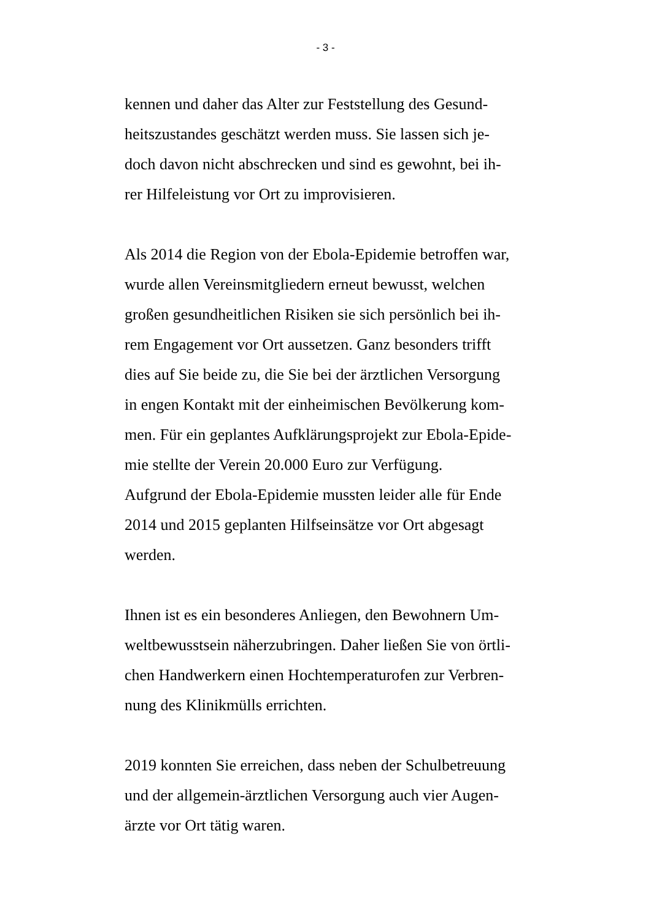- 3 -
kennen und daher das Alter zur Feststellung des Gesund-
heitszustandes geschätzt werden muss. Sie lassen sich je-
doch davon nicht abschrecken und sind es gewohnt, bei ih-
rer Hilfeleistung vor Ort zu improvisieren.
Als 2014 die Region von der Ebola-Epidemie betroffen war,
wurde allen Vereinsmitgliedern erneut bewusst, welchen
großen gesundheitlichen Risiken sie sich persönlich bei ih-
rem Engagement vor Ort aussetzen. Ganz besonders trifft
dies auf Sie beide zu, die Sie bei der ärztlichen Versorgung
in engen Kontakt mit der einheimischen Bevölkerung kom-
men. Für ein geplantes Aufklärungsprojekt zur Ebola-Epide-
mie stellte der Verein 20.000 Euro zur Verfügung.
Aufgrund der Ebola-Epidemie mussten leider alle für Ende
2014 und 2015 geplanten Hilfseinsätze vor Ort abgesagt
werden.
Ihnen ist es ein besonderes Anliegen, den Bewohnern Um-
weltbewusstsein näherzubringen. Daher ließen Sie von örtli-
chen Handwerkern einen Hochtemperaturofen zur Verbren-
nung des Klinikmülls errichten.
2019 konnten Sie erreichen, dass neben der Schulbetreuung
und der allgemein-ärztlichen Versorgung auch vier Augen-
ärzte vor Ort tätig waren.